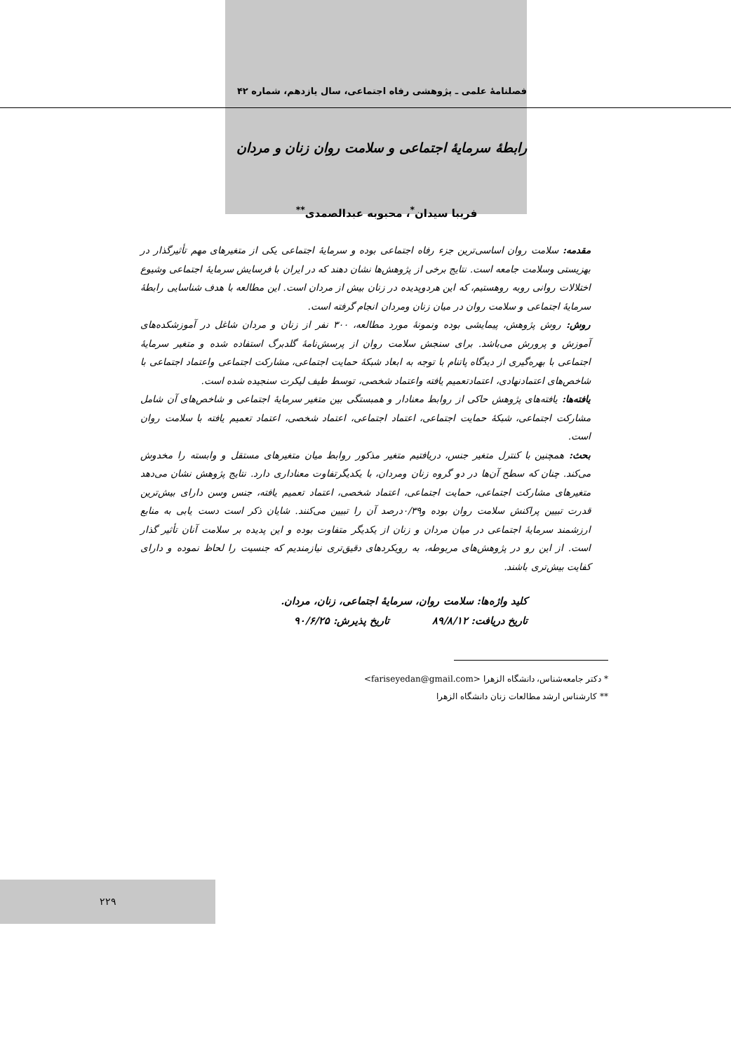فصلنامهٔ علمی ـ پژوهشی رفاه اجتماعی، سال یازدهم، شماره ۴۲
رابطهٔ سرمایهٔ اجتماعی و سلامت روان زنان و مردان
فریبا سیدان<sup>*</sup>، محبوبه عبدالصمدی<sup>**</sup>
مقدمه: سلامت روان اساسی‌ترین جزء رفاه اجتماعی بوده و سرمایهٔ اجتماعی یکی از متغیرهای مهم تأثیرگذار در بهزیستی وسلامت جامعه است. نتایج برخی از پژوهش‌ها نشان دهند که در ایران با فرسایش سرمایهٔ اجتماعی وشیوع اختلالات روانی روبه روهستیم، که این هردوپدیده در زنان بیش از مردان است. این مطالعه با هدف شناسایی رابطهٔ سرمایهٔ اجتماعی و سلامت روان در میان زنان ومردان انجام گرفته است.
روش: روش پژوهش، پیمایشی بوده ونمونهٔ مورد مطالعه، ۳۰۰ نفر از زنان و مردان شاغل در آموزشکده‌های آموزش و پرورش می‌باشد. برای سنجش سلامت روان از پرسش‌نامهٔ گلدبرگ استفاده شده و متغیر سرمایهٔ اجتماعی با بهره‌گیری از دیدگاه پاتنام با توجه به ابعاد شبکهٔ حمایت اجتماعی، مشارکت اجتماعی واعتماد اجتماعی با شاخص‌های اعتمادنهادی، اعتمادتعمیم یافته واعتماد شخصی، توسط طیف لیکرت سنجیده شده است.
یافته‌ها: یافته‌های پژوهش حاکی از روابط معنادار و همبستگی بین متغیر سرمایهٔ اجتماعی و شاخص‌های آن شامل مشارکت اجتماعی، شبکهٔ حمایت اجتماعی، اعتماد اجتماعی، اعتماد شخصی، اعتماد تعمیم یافته با سلامت روان است.
بحث: همچنین با کنترل متغیر جنس، دریافتیم متغیر مذکور روابط میان متغیرهای مستقل و وابسته را مخدوش می‌کند. چنان که سطح آن‌ها در دو گروه زنان ومردان، با یکدیگرتفاوت معناداری دارد. نتایج پژوهش نشان می‌دهد متغیرهای مشارکت اجتماعی، حمایت اجتماعی، اعتماد شخصی، اعتماد تعمیم یافته، جنس وسن دارای بیش‌ترین قدرت تبیین پراکنش سلامت روان بوده و۰/۳۹درصد آن را تبیین می‌کنند. شایان ذکر است دست یابی به منابع ارزشمند سرمایهٔ اجتماعی در میان مردان و زنان از یکدیگر متفاوت بوده و این پدیده بر سلامت آنان تأثیر گذار است. از این رو در پژوهش‌های مربوطه، به رویکردهای دقیق‌تری نیازمندیم که جنسیت را لحاظ نموده و دارای کفایت بیش‌تری باشند.
کلید واژه‌ها: سلامت روان، سرمایهٔ اجتماعی، زنان، مردان.
تاریخ دریافت: ۸۹/۸/۱۲ تاریخ پذیرش: ۹۰/۶/۲۵
* دکتر جامعه‌شناس، دانشگاه الزهرا <fariseyedan@gmail.com>
** کارشناس ارشد مطالعات زنان دانشگاه الزهرا
۲۲۹